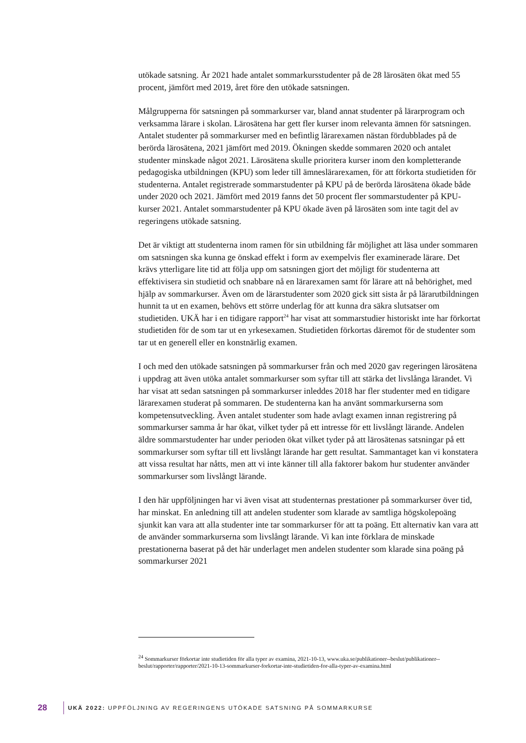utökade satsning. År 2021 hade antalet sommarkursstudenter på de 28 lärosäten ökat med 55 procent, jämfört med 2019, året före den utökade satsningen.
Målgrupperna för satsningen på sommarkurser var, bland annat studenter på lärarprogram och verksamma lärare i skolan. Lärosätena har gett fler kurser inom relevanta ämnen för satsningen. Antalet studenter på sommarkurser med en befintlig lärarexamen nästan fördubblades på de berörda lärosätena, 2021 jämfört med 2019. Ökningen skedde sommaren 2020 och antalet studenter minskade något 2021. Lärosätena skulle prioritera kurser inom den kompletterande pedagogiska utbildningen (KPU) som leder till ämneslärarexamen, för att förkorta studietiden för studenterna. Antalet registrerade sommarstudenter på KPU på de berörda lärosätena ökade både under 2020 och 2021. Jämfört med 2019 fanns det 50 procent fler sommarstudenter på KPU-kurser 2021. Antalet sommarstudenter på KPU ökade även på lärosäten som inte tagit del av regeringens utökade satsning.
Det är viktigt att studenterna inom ramen för sin utbildning får möjlighet att läsa under sommaren om satsningen ska kunna ge önskad effekt i form av exempelvis fler examinerade lärare. Det krävs ytterligare lite tid att följa upp om satsningen gjort det möjligt för studenterna att effektivisera sin studietid och snabbare nå en lärarexamen samt för lärare att nå behörighet, med hjälp av sommarkurser. Även om de lärarstudenter som 2020 gick sitt sista år på lärarutbildningen hunnit ta ut en examen, behövs ett större underlag för att kunna dra säkra slutsatser om studietiden. UKÄ har i en tidigare rapport<sup>24</sup> har visat att sommarstudier historiskt inte har förkortat studietiden för de som tar ut en yrkesexamen. Studietiden förkortas däremot för de studenter som tar ut en generell eller en konstnärlig examen.
I och med den utökade satsningen på sommarkurser från och med 2020 gav regeringen lärosätena i uppdrag att även utöka antalet sommarkurser som syftar till att stärka det livslånga lärandet. Vi har visat att sedan satsningen på sommarkurser inleddes 2018 har fler studenter med en tidigare lärarexamen studerat på sommaren. De studenterna kan ha använt sommarkurserna som kompetensutveckling. Även antalet studenter som hade avlagt examen innan registrering på sommarkurser samma år har ökat, vilket tyder på ett intresse för ett livslångt lärande. Andelen äldre sommarstudenter har under perioden ökat vilket tyder på att lärosätenas satsningar på ett sommarkurser som syftar till ett livslångt lärande har gett resultat. Sammantaget kan vi konstatera att vissa resultat har nåtts, men att vi inte känner till alla faktorer bakom hur studenter använder sommarkurser som livslångt lärande.
I den här uppföljningen har vi även visat att studenternas prestationer på sommarkurser över tid, har minskat. En anledning till att andelen studenter som klarade av samtliga högskolepoäng sjunkit kan vara att alla studenter inte tar sommarkurser för att ta poäng. Ett alternativ kan vara att de använder sommarkurserna som livslångt lärande. Vi kan inte förklara de minskade prestationerna baserat på det här underlaget men andelen studenter som klarade sina poäng på sommarkurser 2021
<sup>24</sup> Sommarkurser förkortar inte studietiden för alla typer av examina, 2021-10-13, www.uka.se/publikationer--beslut/publikationer--beslut/rapporter/rapporter/2021-10-13-sommarkurser-forkortar-inte-studietiden-for-alla-typer-av-examina.html
28 UKÄ 2022: UPPFÖLJNING AV REGERINGENS UTÖKADE SATSNING PÅ SOMMARKURSE